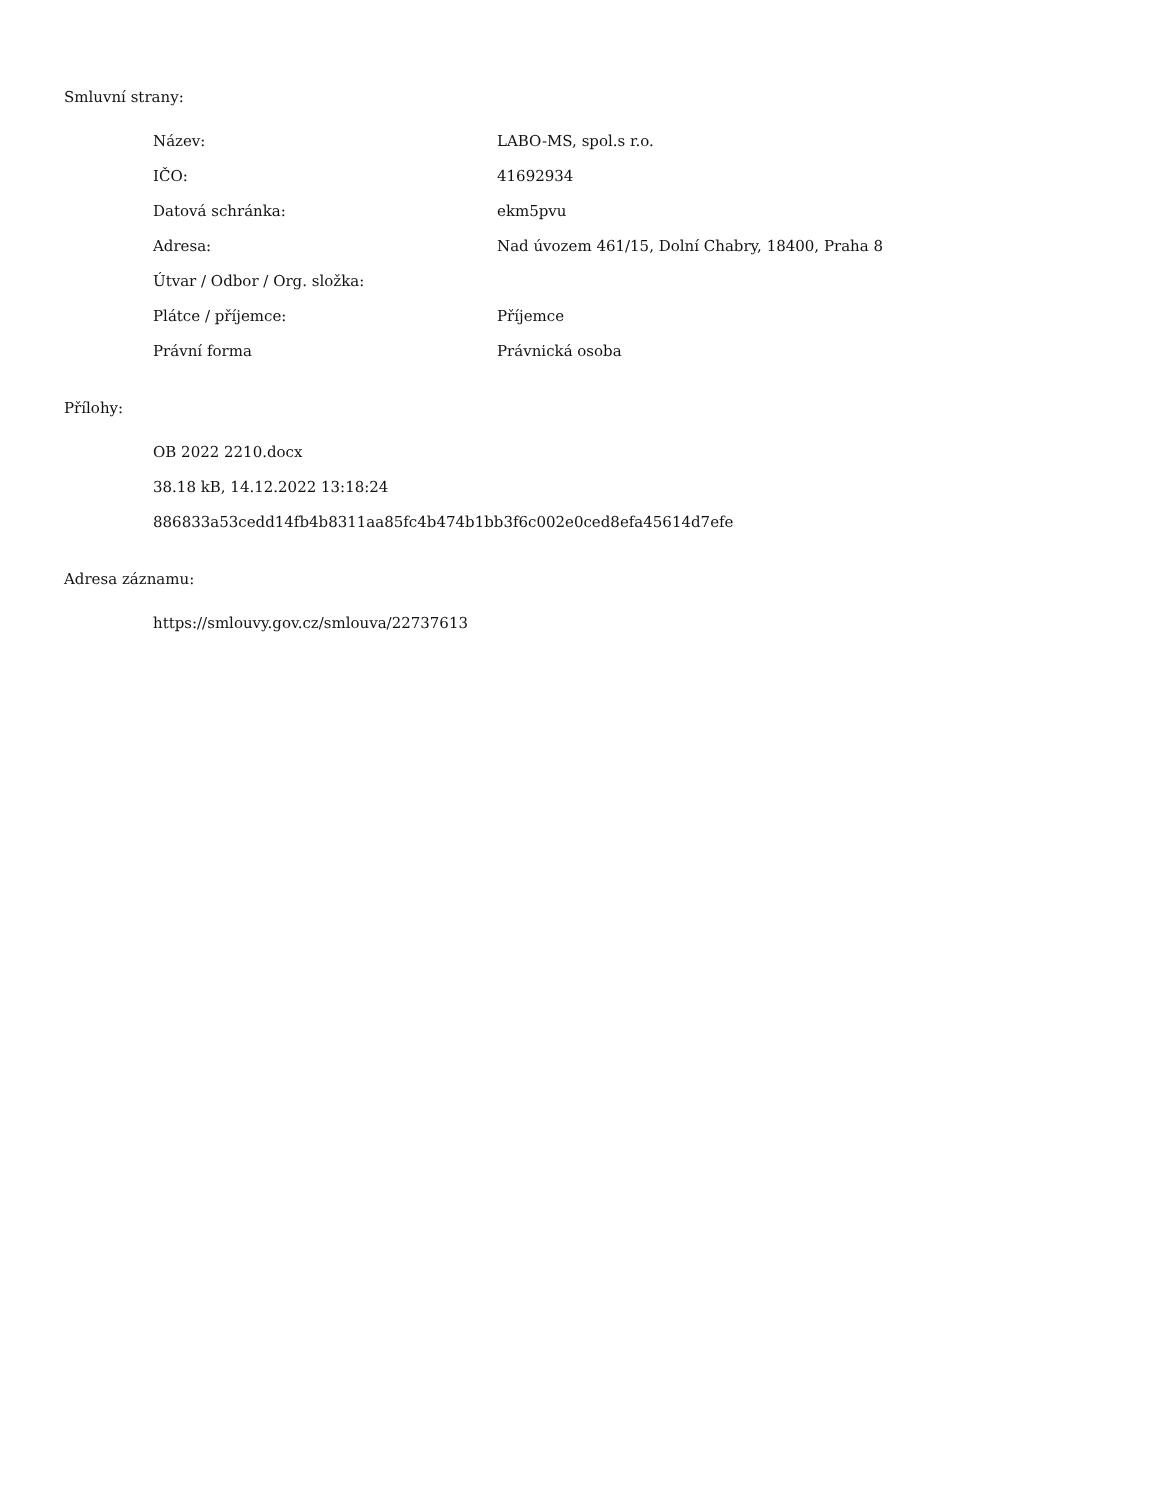Smluvní strany:
| Název: | LABO-MS, spol.s r.o. |
| IČO: | 41692934 |
| Datová schránka: | ekm5pvu |
| Adresa: | Nad úvozem 461/15, Dolní Chabry, 18400, Praha 8 |
| Útvar / Odbor / Org. složka: | |
| Plátce / příjemce: | Příjemce |
| Právní forma | Právnická osoba |
Přílohy:
OB 2022 2210.docx
38.18 kB, 14.12.2022 13:18:24
886833a53cedd14fb4b8311aa85fc4b474b1bb3f6c002e0ced8efa45614d7efe
Adresa záznamu:
https://smlouvy.gov.cz/smlouva/22737613